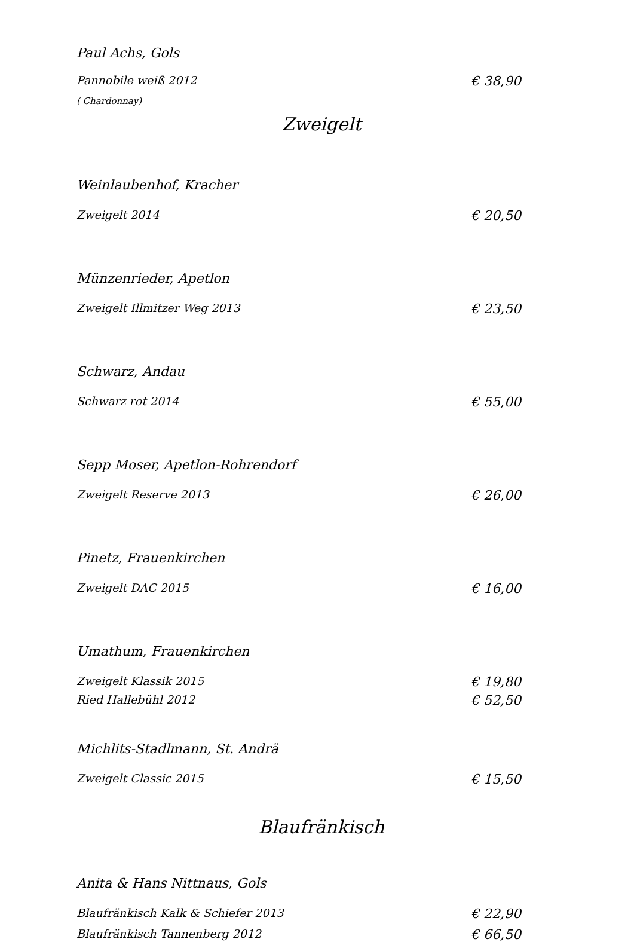Paul Achs, Gols
Pannobile weiß 2012 € 38,90
( Chardonnay)
Zweigelt
Weinlaubenhof, Kracher
Zweigelt 2014 € 20,50
Münzenrieder, Apetlon
Zweigelt Illmitzer Weg 2013 € 23,50
Schwarz, Andau
Schwarz rot 2014 € 55,00
Sepp Moser, Apetlon-Rohrendorf
Zweigelt Reserve 2013 € 26,00
Pinetz, Frauenkirchen
Zweigelt DAC 2015 € 16,00
Umathum, Frauenkirchen
Zweigelt Klassik 2015 € 19,80
Ried Hallebühl 2012 € 52,50
Michlits-Stadlmann, St. Andrä
Zweigelt Classic 2015 € 15,50
Blaufränkisch
Anita & Hans Nittnaus, Gols
Blaufränkisch Kalk & Schiefer 2013 € 22,90
Blaufränkisch Tannenberg 2012 € 66,50